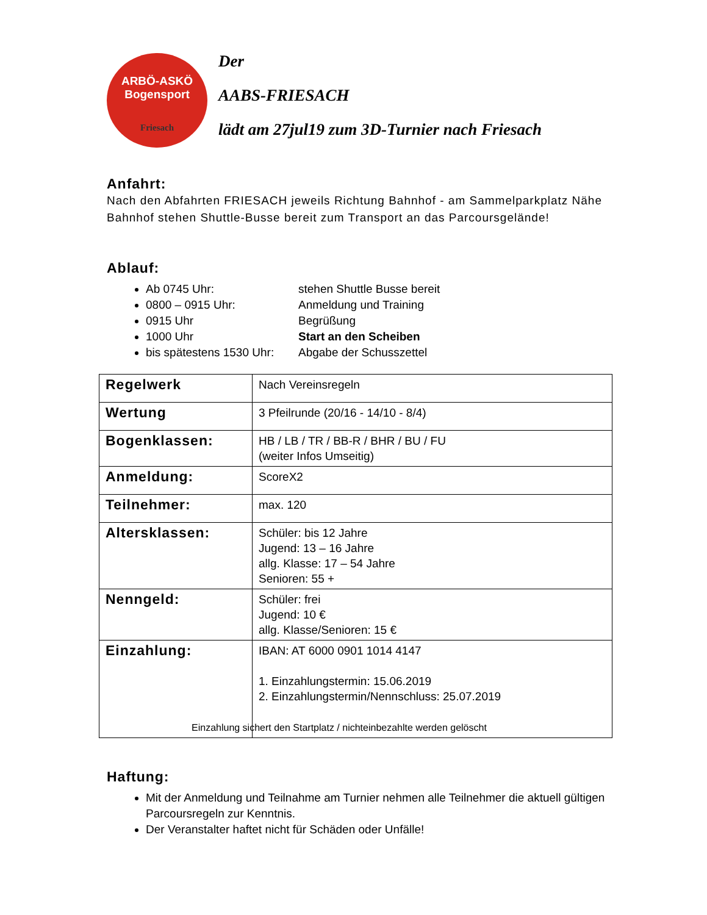ARBÖ-ASKÖ
Bogensport
Friesach
Der
AABS-FRIESACH
lädt am 27jul19 zum 3D-Turnier nach Friesach
Anfahrt:
Nach den Abfahrten FRIESACH jeweils Richtung Bahnhof - am Sammelparkplatz Nähe Bahnhof stehen Shuttle-Busse bereit zum Transport an das Parcoursgelände!
Ablauf:
Ab 0745 Uhr: stehen Shuttle Busse bereit
0800 – 0915 Uhr: Anmeldung und Training
0915 Uhr Begrüßung
1000 Uhr Start an den Scheiben
bis spätestens 1530 Uhr: Abgabe der Schusszettel
| Regelwerk | Nach Vereinsregeln |
| Wertung | 3 Pfeilrunde (20/16 - 14/10 - 8/4) |
| Bogenklassen: | HB / LB / TR / BB-R / BHR / BU / FU (weiter Infos Umseitig) |
| Anmeldung: | ScoreX2 |
| Teilnehmer: | max. 120 |
| Altersklassen: | Schüler: bis 12 Jahre Jugend: 13 – 16 Jahre allg. Klasse: 17 – 54 Jahre Senioren: 55 + |
| Nenngeld: | Schüler: frei Jugend: 10 € allg. Klasse/Senioren: 15 € |
| Einzahlung: | IBAN: AT 6000 0901 1014 4147 1. Einzahlungstermin: 15.06.2019 2. Einzahlungstermin/Nennschluss: 25.07.2019 Einzahlung sichert den Startplatz / nichteinbezahlte werden gelöscht |
Haftung:
Mit der Anmeldung und Teilnahme am Turnier nehmen alle Teilnehmer die aktuell gültigen Parcoursregeln zur Kenntnis.
Der Veranstalter haftet nicht für Schäden oder Unfälle!